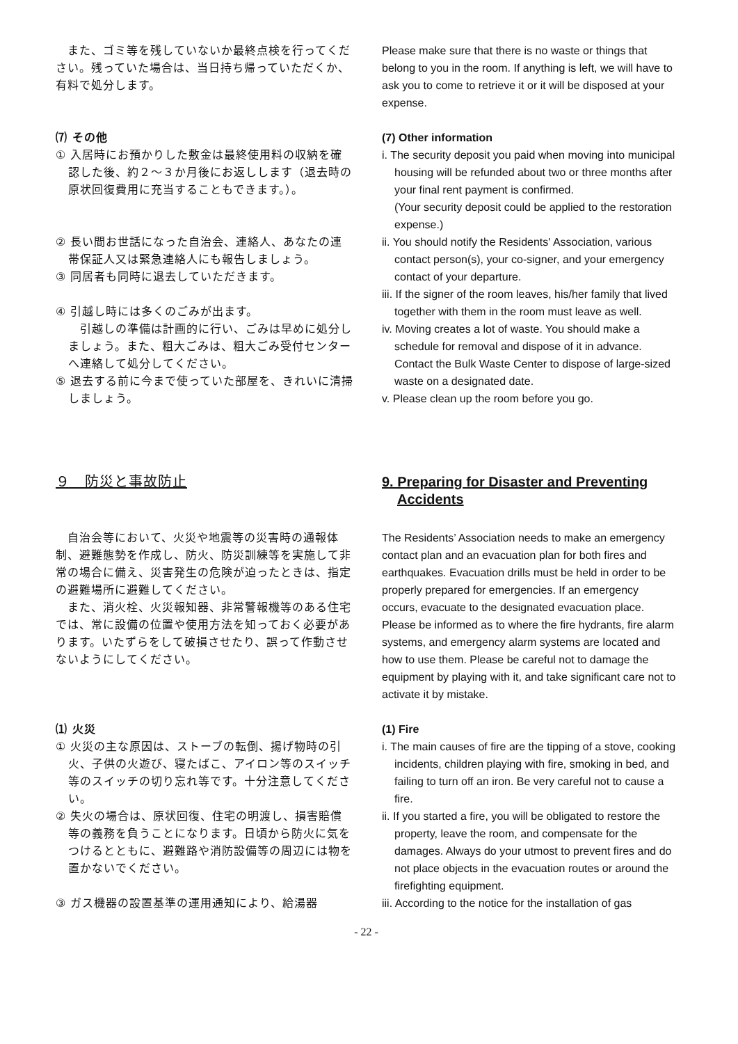また、ゴミ等を残していないか最終点検を行ってください。残っていた場合は、当日持ち帰っていただくか、有料で処分します。
Please make sure that there is no waste or things that belong to you in the room. If anything is left, we will have to ask you to come to retrieve it or it will be disposed at your expense.
⑺ その他
① 入居時にお預かりした敷金は最終使用料の収納を確認した後、約２～３か月後にお返しします（退去時の原状回復費用に充当することもできます。）。
② 長い間お世話になった自治会、連絡人、あなたの連帯保証人又は緊急連絡人にも報告しましょう。
③ 同居者も同時に退去していただきます。
④ 引越し時には多くのごみが出ます。
　引越しの準備は計画的に行い、ごみは早めに処分しましょう。また、粗大ごみは、粗大ごみ受付センターへ連絡して処分してください。
⑤ 退去する前に今まで使っていた部屋を、きれいに清掃しましょう。
(7) Other information
i. The security deposit you paid when moving into municipal housing will be refunded about two or three months after your final rent payment is confirmed.
(Your security deposit could be applied to the restoration expense.)
ii. You should notify the Residents' Association, various contact person(s), your co-signer, and your emergency contact of your departure.
iii. If the signer of the room leaves, his/her family that lived together with them in the room must leave as well.
iv. Moving creates a lot of waste. You should make a schedule for removal and dispose of it in advance. Contact the Bulk Waste Center to dispose of large-sized waste on a designated date.
v. Please clean up the room before you go.
９　防災と事故防止 9. Preparing for Disaster and Preventing Accidents
　自治会等において、火災や地震等の災害時の通報体制、避難態勢を作成し、防火、防災訓練等を実施して非常の場合に備え、災害発生の危険が迫ったときは、指定の避難場所に避難してください。
　また、消火栓、火災報知器、非常警報機等のある住宅では、常に設備の位置や使用方法を知っておく必要があります。いたずらをして破損させたり、誤って作動させないようにしてください。
The Residents’ Association needs to make an emergency contact plan and an evacuation plan for both fires and earthquakes. Evacuation drills must be held in order to be properly prepared for emergencies. If an emergency occurs, evacuate to the designated evacuation place.
Please be informed as to where the fire hydrants, fire alarm systems, and emergency alarm systems are located and how to use them. Please be careful not to damage the equipment by playing with it, and take significant care not to activate it by mistake.
⑴ 火災
① 火災の主な原因は、ストーブの転倒、揚げ物時の引火、子供の火遊び、寝たばこ、アイロン等のスイッチ等のスイッチの切り忘れ等です。十分注意してください。
② 失火の場合は、原状回復、住宅の明渡し、損害賠償等の義務を負うことになります。日頃から防火に気をつけるとともに、避難路や消防設備等の周辺には物を置かないでください。
③ ガス機器の設置基準の運用通知により、給湯器
(1) Fire
i. The main causes of fire are the tipping of a stove, cooking incidents, children playing with fire, smoking in bed, and failing to turn off an iron. Be very careful not to cause a fire.
ii. If you started a fire, you will be obligated to restore the property, leave the room, and compensate for the damages. Always do your utmost to prevent fires and do not place objects in the evacuation routes or around the firefighting equipment.
iii. According to the notice for the installation of gas
- 22 -